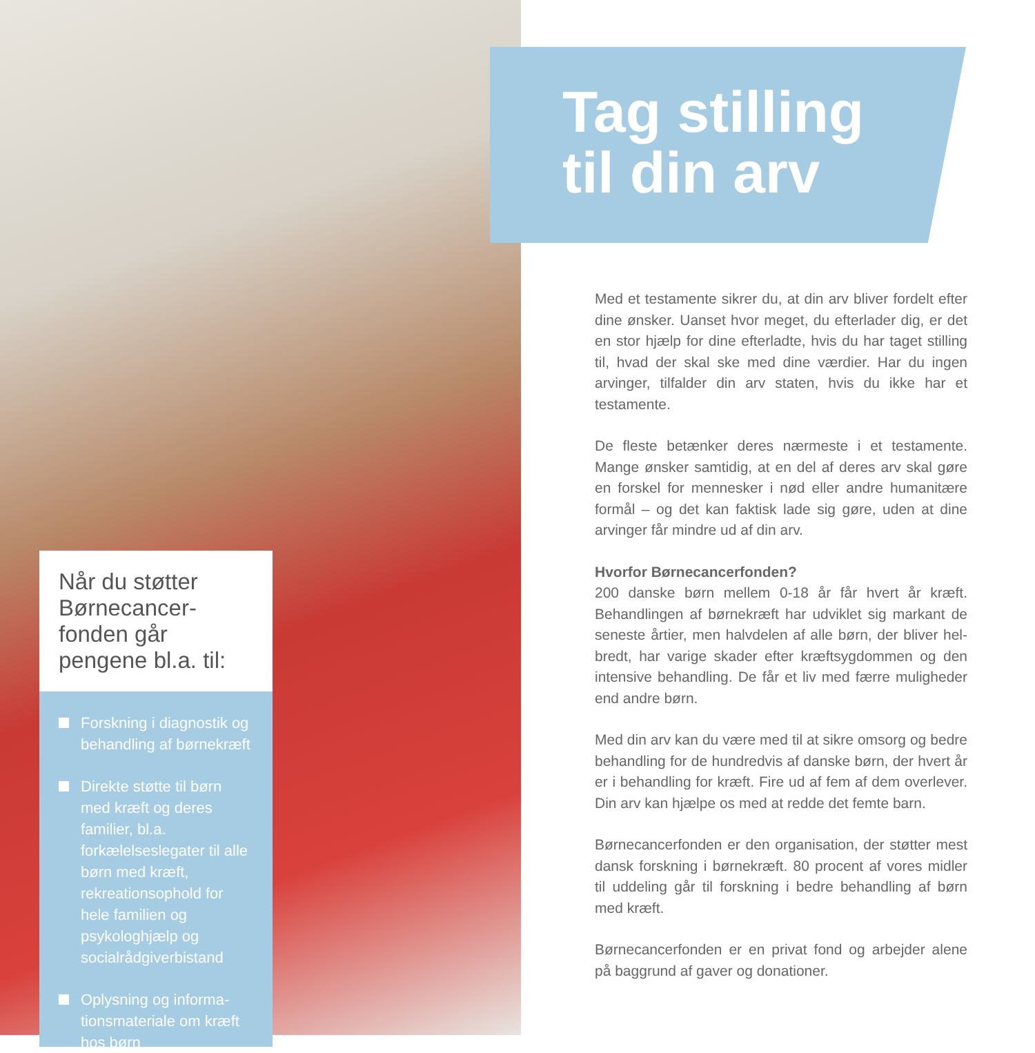Tag stilling
til din arv
Når du støtter Børnecancer-fonden går pengene bl.a. til:
Forskning i diagnostik og behandling af børnekræft
Direkte støtte til børn med kræft og deres familier, bl.a. forkælelseslegater til alle børn med kræft, rekreationsophold for hele familien og psykologhjælp og socialrådgiverbistand
Oplysning og informa-tionsmateriale om kræft hos børn
Med et testamente sikrer du, at din arv bliver fordelt efter dine ønsker. Uanset hvor meget, du efterlader dig, er det en stor hjælp for dine efterladte, hvis du har taget stilling til, hvad der skal ske med dine værdier. Har du ingen arvinger, tilfalder din arv staten, hvis du ikke har et testamente.
De fleste betænker deres nærmeste i et testamente. Mange ønsker samtidig, at en del af deres arv skal gøre en forskel for mennesker i nød eller andre humanitære formål – og det kan faktisk lade sig gøre, uden at dine arvinger får mindre ud af din arv.
Hvorfor Børnecancerfonden?
200 danske børn mellem 0-18 år får hvert år kræft. Behandlingen af børnekræft har udviklet sig markant de seneste årtier, men halvdelen af alle børn, der bliver hel-bredt, har varige skader efter kræftsygdommen og den intensive behandling. De får et liv med færre muligheder end andre børn.
Med din arv kan du være med til at sikre omsorg og bedre behandling for de hundredvis af danske børn, der hvert år er i behandling for kræft. Fire ud af fem af dem overlever. Din arv kan hjælpe os med at redde det femte barn.
Børnecancerfonden er den organisation, der støtter mest dansk forskning i børnekræft. 80 procent af vores midler til uddeling går til forskning i bedre behandling af børn med kræft.
Børnecancerfonden er en privat fond og arbejder alene på baggrund af gaver og donationer.